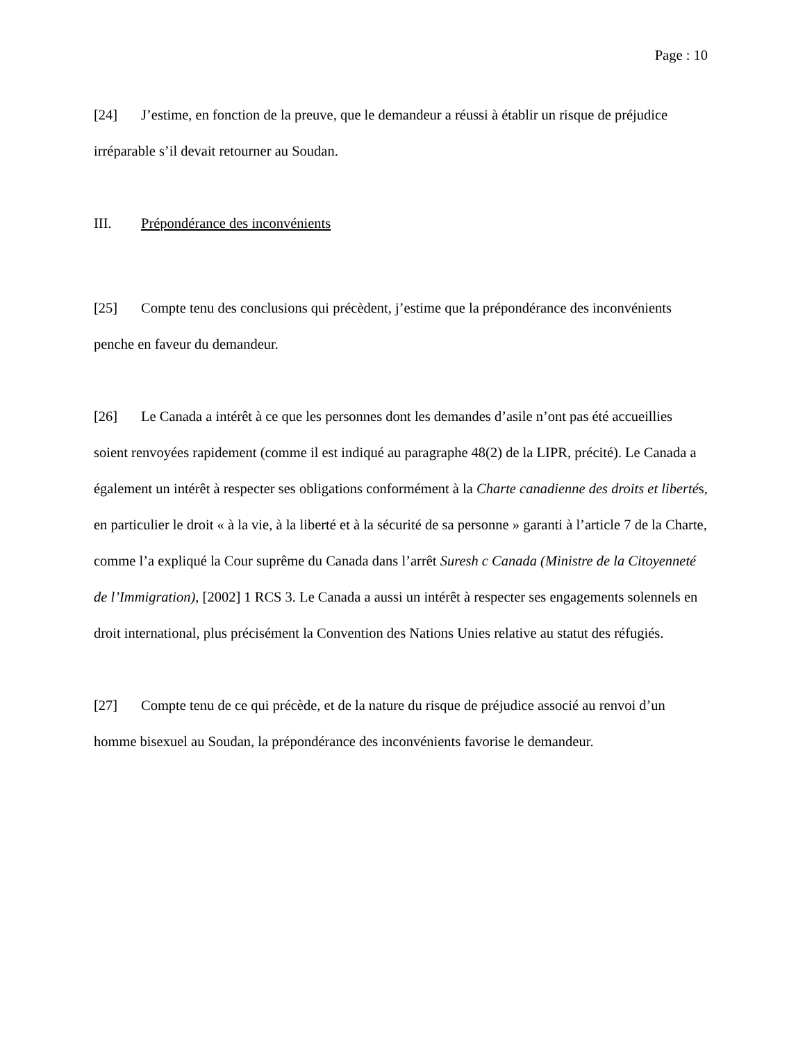Page : 10
[24] J’estime, en fonction de la preuve, que le demandeur a réussi à établir un risque de préjudice irréparable s’il devait retourner au Soudan.
III. Prépondérance des inconvénients
[25] Compte tenu des conclusions qui précèdent, j’estime que la prépondérance des inconvénients penche en faveur du demandeur.
[26] Le Canada a intérêt à ce que les personnes dont les demandes d’asile n’ont pas été accueillies soient renvoyées rapidement (comme il est indiqué au paragraphe 48(2) de la LIPR, précité). Le Canada a également un intérêt à respecter ses obligations conformément à la Charte canadienne des droits et libertés, en particulier le droit « à la vie, à la liberté et à la sécurité de sa personne » garanti à l’article 7 de la Charte, comme l’a expliqué la Cour suprême du Canada dans l’arrêt Suresh c Canada (Ministre de la Citoyenneté de l’Immigration), [2002] 1 RCS 3. Le Canada a aussi un intérêt à respecter ses engagements solennels en droit international, plus précisément la Convention des Nations Unies relative au statut des réfugiés.
[27] Compte tenu de ce qui précède, et de la nature du risque de préjudice associé au renvoi d’un homme bisexuel au Soudan, la prépondérance des inconvénients favorise le demandeur.